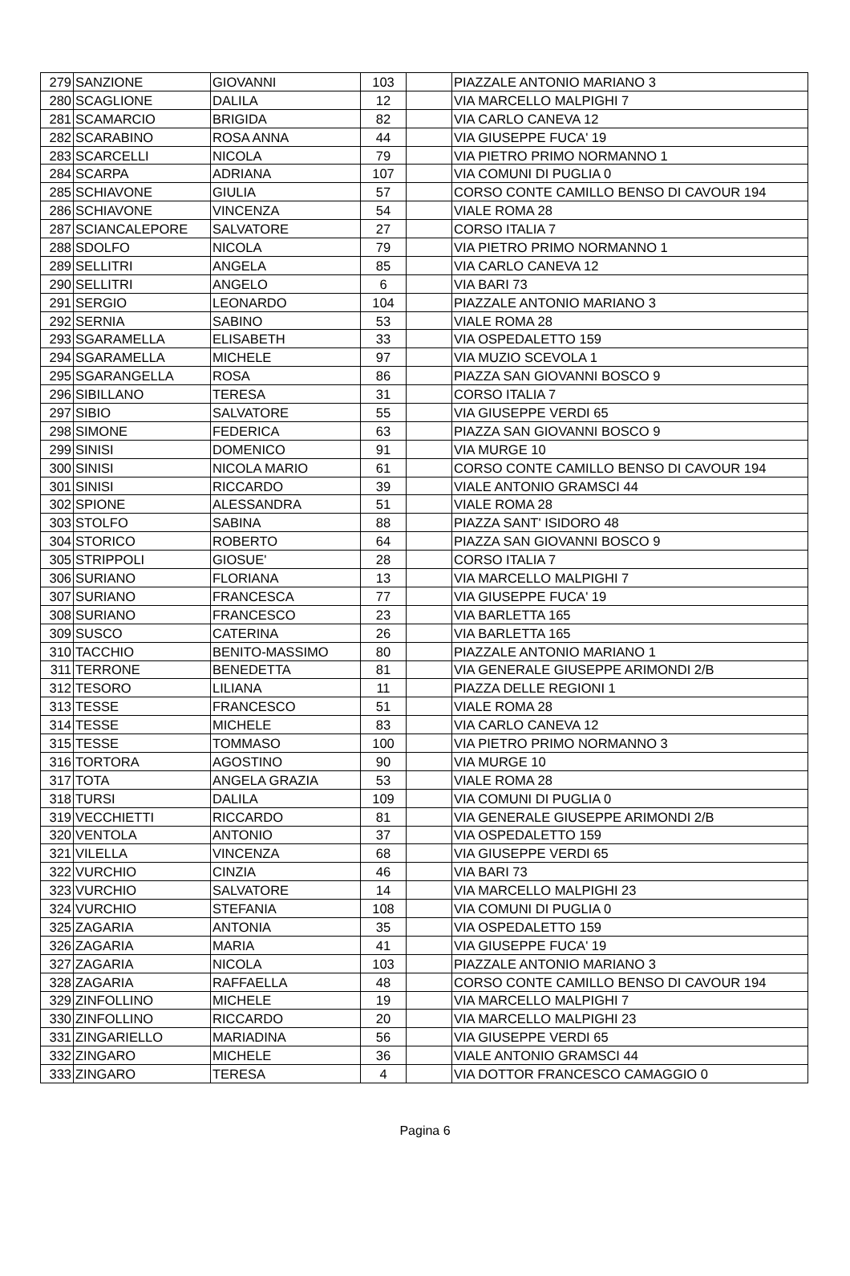| 279 | SANZIONE | GIOVANNI | 103 | | PIAZZALE ANTONIO MARIANO 3 |
| 280 | SCAGLIONE | DALILA | 12 | | VIA MARCELLO MALPIGHI 7 |
| 281 | SCAMARCIO | BRIGIDA | 82 | | VIA CARLO CANEVA 12 |
| 282 | SCARABINO | ROSA ANNA | 44 | | VIA GIUSEPPE FUCA' 19 |
| 283 | SCARCELLI | NICOLA | 79 | | VIA PIETRO PRIMO NORMANNO 1 |
| 284 | SCARPA | ADRIANA | 107 | | VIA COMUNI DI PUGLIA 0 |
| 285 | SCHIAVONE | GIULIA | 57 | | CORSO CONTE CAMILLO BENSO DI CAVOUR 194 |
| 286 | SCHIAVONE | VINCENZA | 54 | | VIALE ROMA 28 |
| 287 | SCIANCALEPORE | SALVATORE | 27 | | CORSO ITALIA 7 |
| 288 | SDOLFO | NICOLA | 79 | | VIA PIETRO PRIMO NORMANNO 1 |
| 289 | SELLITRI | ANGELA | 85 | | VIA CARLO CANEVA 12 |
| 290 | SELLITRI | ANGELO | 6 | | VIA BARI 73 |
| 291 | SERGIO | LEONARDO | 104 | | PIAZZALE ANTONIO MARIANO 3 |
| 292 | SERNIA | SABINO | 53 | | VIALE ROMA 28 |
| 293 | SGARAMELLA | ELISABETH | 33 | | VIA OSPEDALETTO 159 |
| 294 | SGARAMELLA | MICHELE | 97 | | VIA MUZIO SCEVOLA 1 |
| 295 | SGARANGELLA | ROSA | 86 | | PIAZZA SAN GIOVANNI BOSCO 9 |
| 296 | SIBILLANO | TERESA | 31 | | CORSO ITALIA 7 |
| 297 | SIBIO | SALVATORE | 55 | | VIA GIUSEPPE VERDI 65 |
| 298 | SIMONE | FEDERICA | 63 | | PIAZZA SAN GIOVANNI BOSCO 9 |
| 299 | SINISI | DOMENICO | 91 | | VIA MURGE 10 |
| 300 | SINISI | NICOLA MARIO | 61 | | CORSO CONTE CAMILLO BENSO DI CAVOUR 194 |
| 301 | SINISI | RICCARDO | 39 | | VIALE ANTONIO GRAMSCI 44 |
| 302 | SPIONE | ALESSANDRA | 51 | | VIALE ROMA 28 |
| 303 | STOLFO | SABINA | 88 | | PIAZZA SANT' ISIDORO 48 |
| 304 | STORICO | ROBERTO | 64 | | PIAZZA SAN GIOVANNI BOSCO 9 |
| 305 | STRIPPOLI | GIOSUE' | 28 | | CORSO ITALIA 7 |
| 306 | SURIANO | FLORIANA | 13 | | VIA MARCELLO MALPIGHI 7 |
| 307 | SURIANO | FRANCESCA | 77 | | VIA GIUSEPPE FUCA' 19 |
| 308 | SURIANO | FRANCESCO | 23 | | VIA BARLETTA 165 |
| 309 | SUSCO | CATERINA | 26 | | VIA BARLETTA 165 |
| 310 | TACCHIO | BENITO-MASSIMO | 80 | | PIAZZALE ANTONIO MARIANO 1 |
| 311 | TERRONE | BENEDETTA | 81 | | VIA GENERALE GIUSEPPE ARIMONDI 2/B |
| 312 | TESORO | LILIANA | 11 | | PIAZZA DELLE REGIONI 1 |
| 313 | TESSE | FRANCESCO | 51 | | VIALE ROMA 28 |
| 314 | TESSE | MICHELE | 83 | | VIA CARLO CANEVA 12 |
| 315 | TESSE | TOMMASO | 100 | | VIA PIETRO PRIMO NORMANNO 3 |
| 316 | TORTORA | AGOSTINO | 90 | | VIA MURGE 10 |
| 317 | TOTA | ANGELA GRAZIA | 53 | | VIALE ROMA 28 |
| 318 | TURSI | DALILA | 109 | | VIA COMUNI DI PUGLIA 0 |
| 319 | VECCHIETTI | RICCARDO | 81 | | VIA GENERALE GIUSEPPE ARIMONDI 2/B |
| 320 | VENTOLA | ANTONIO | 37 | | VIA OSPEDALETTO 159 |
| 321 | VILELLA | VINCENZA | 68 | | VIA GIUSEPPE VERDI 65 |
| 322 | VURCHIO | CINZIA | 46 | | VIA BARI 73 |
| 323 | VURCHIO | SALVATORE | 14 | | VIA MARCELLO MALPIGHI 23 |
| 324 | VURCHIO | STEFANIA | 108 | | VIA COMUNI DI PUGLIA 0 |
| 325 | ZAGARIA | ANTONIA | 35 | | VIA OSPEDALETTO 159 |
| 326 | ZAGARIA | MARIA | 41 | | VIA GIUSEPPE FUCA' 19 |
| 327 | ZAGARIA | NICOLA | 103 | | PIAZZALE ANTONIO MARIANO 3 |
| 328 | ZAGARIA | RAFFAELLA | 48 | | CORSO CONTE CAMILLO BENSO DI CAVOUR 194 |
| 329 | ZINFOLLINO | MICHELE | 19 | | VIA MARCELLO MALPIGHI 7 |
| 330 | ZINFOLLINO | RICCARDO | 20 | | VIA MARCELLO MALPIGHI 23 |
| 331 | ZINGARIELLO | MARIADINA | 56 | | VIA GIUSEPPE VERDI 65 |
| 332 | ZINGARO | MICHELE | 36 | | VIALE ANTONIO GRAMSCI 44 |
| 333 | ZINGARO | TERESA | 4 | | VIA DOTTOR FRANCESCO CAMAGGIO 0 |
Pagina 6